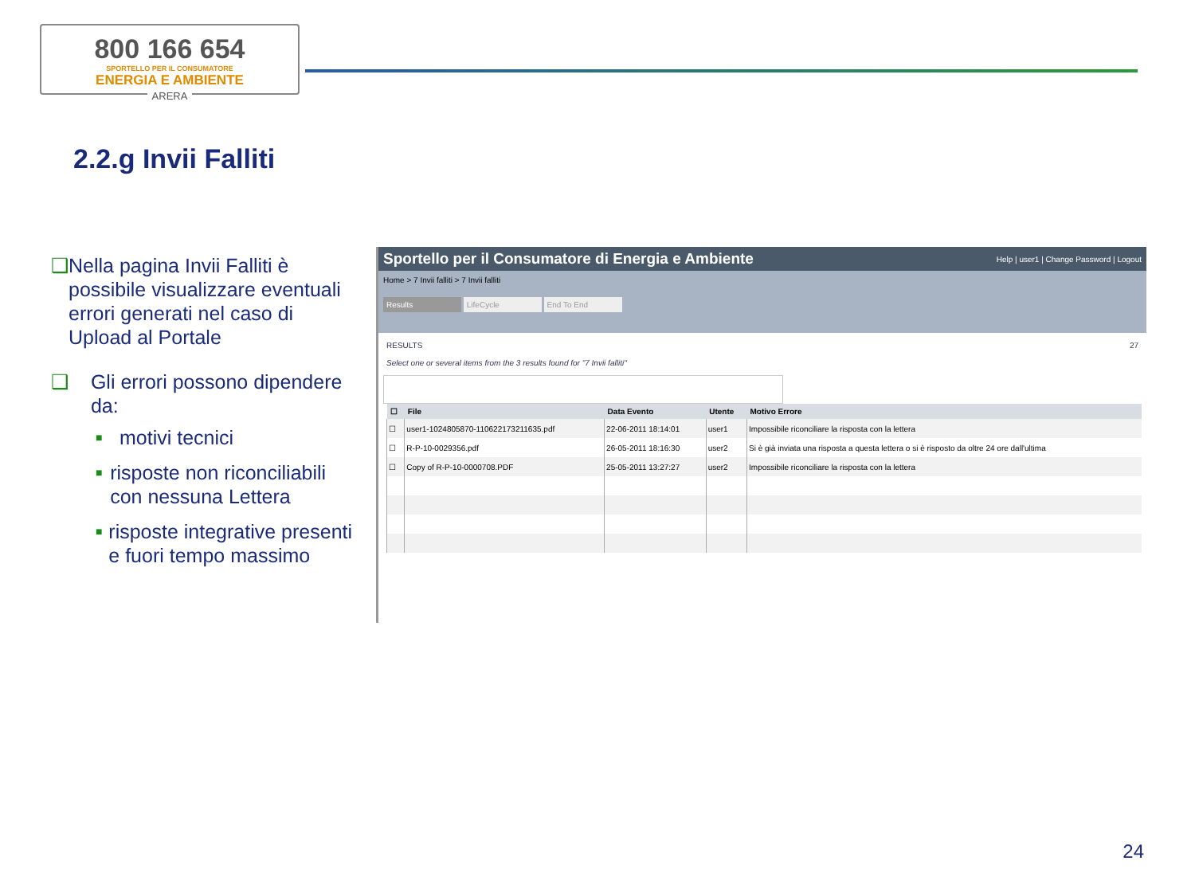800 166 654
SPORTELLO PER IL CONSUMATORE
ENERGIA E AMBIENTE
ARERA
2.2.g Invii Falliti
❑ Nella pagina Invii Falliti è possibile visualizzare eventuali errori generati nel caso di Upload al Portale
❑ Gli errori possono dipendere da:
■ motivi tecnici
■ risposte non riconciliabili con nessuna Lettera
■ risposte integrative presenti e fuori tempo massimo
Sportello per il Consumatore di Energia e Ambiente Help | user1 | Change Password | Logout
Home > 7 Invii falliti > 7 Invii falliti
Results LifeCycle End To End
RESULTS 27
Select one or several items from the 3 results found for "7 Invii falliti"
| ☐ | File | Data Evento | Utente | Motivo Errore |
| --- | --- | --- | --- | --- |
| ☐ | user1-1024805870-110622173211635.pdf | 22-06-2011 18:14:01 | user1 | Impossibile riconciliare la risposta con la lettera |
| ☐ | R-P-10-0029356.pdf | 26-05-2011 18:16:30 | user2 | Si è già inviata una risposta a questa lettera o si è risposto da oltre 24 ore dall'ultima |
| ☐ | Copy of R-P-10-0000708.PDF | 25-05-2011 13:27:27 | user2 | Impossibile riconciliare la risposta con la lettera |
24